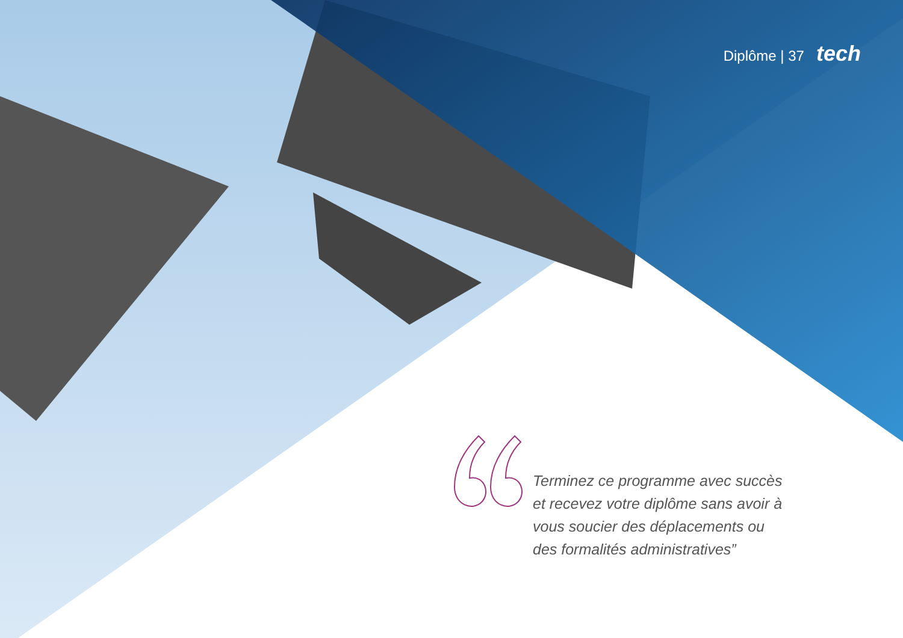Diplôme | 37 tech
Terminez ce programme avec succès et recevez votre diplôme sans avoir à vous soucier des déplacements ou des formalités administratives”